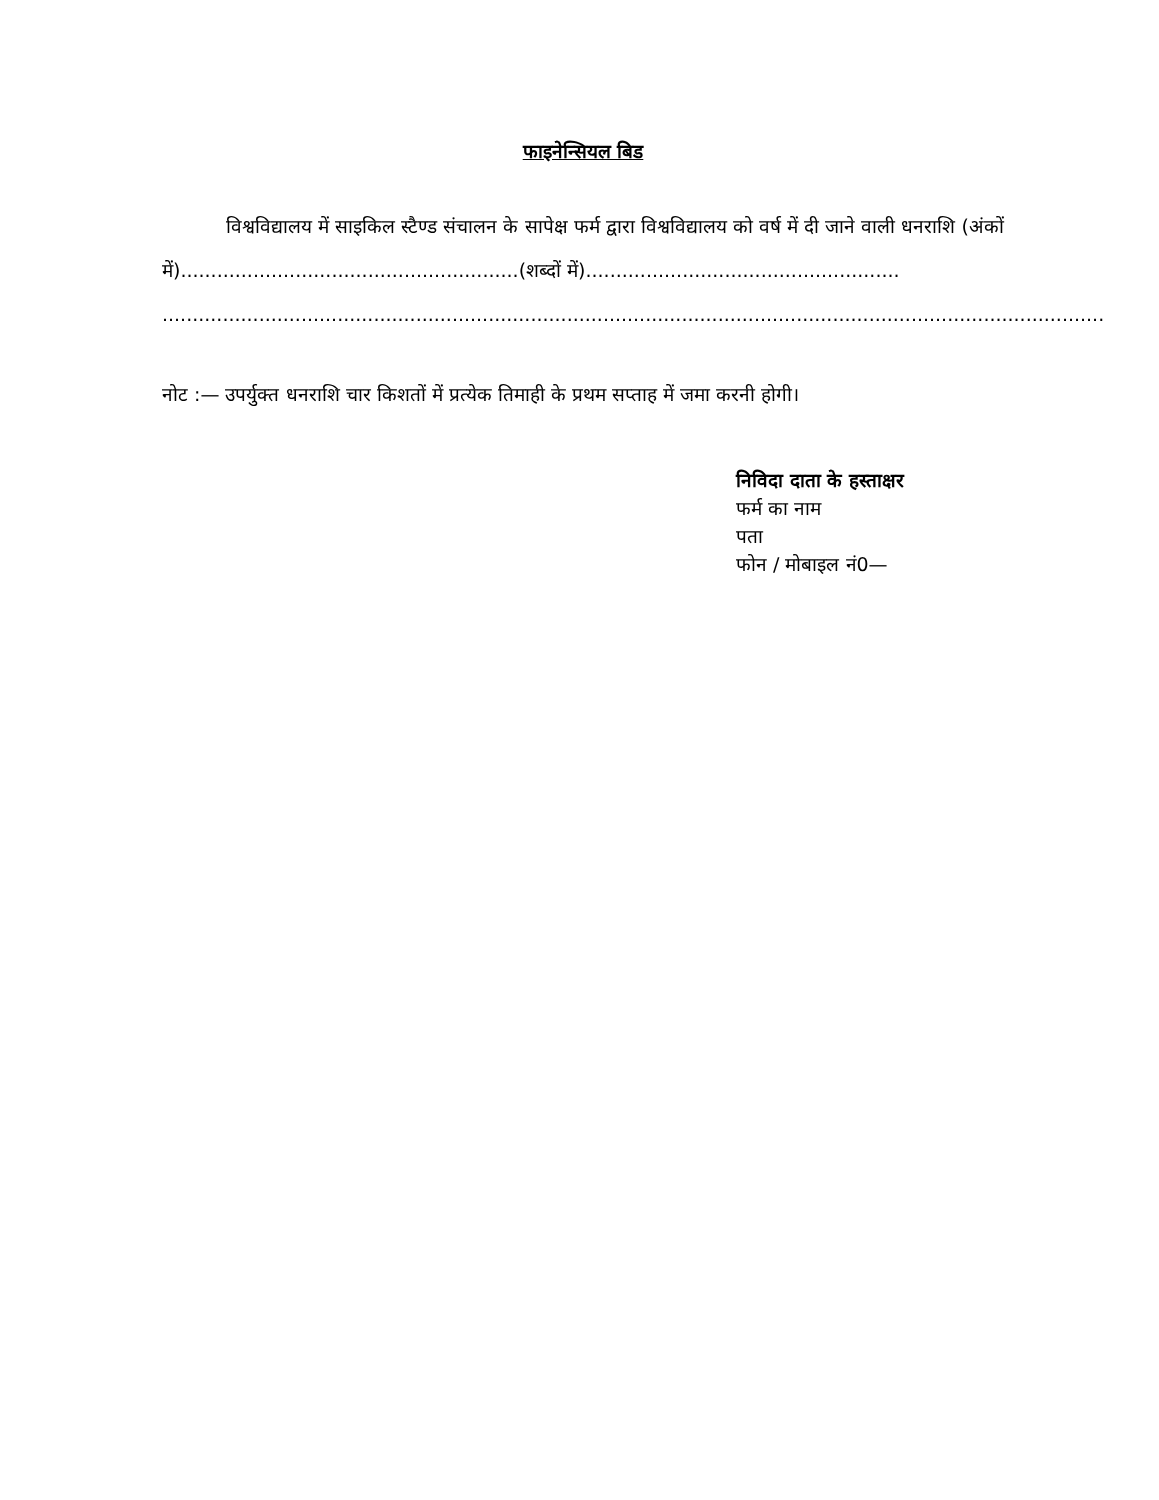फाइनेन्सियल बिड
विश्वविद्यालय में साइकिल स्टैण्ड संचालन के सापेक्ष फर्म द्वारा विश्वविद्यालय को वर्ष में दी जाने वाली धनराशि (अंकों में)........................................................(शब्दों में)....................................................
............................................................................................................................................................
नोट :— उपर्युक्त धनराशि चार किशतों में प्रत्येक तिमाही के प्रथम सप्ताह में जमा करनी होगी।
निविदा दाता के हस्ताक्षर
फर्म का नाम
पता
फोन / मोबाइल नं0—